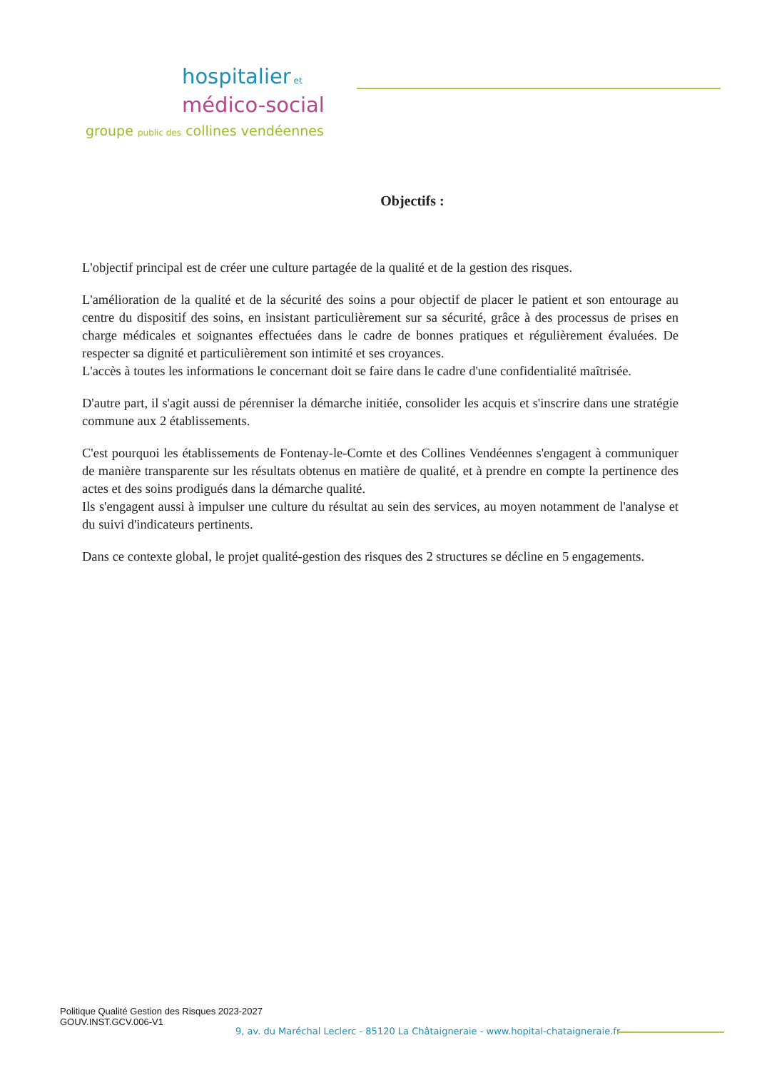hospitalier et
médico-social
groupe public des collines vendéennes
Objectifs :
L'objectif principal est de créer une culture partagée de la qualité et de la gestion des risques.
L'amélioration de la qualité et de la sécurité des soins a pour objectif de placer le patient et son entourage au centre du dispositif des soins, en insistant particulièrement sur sa sécurité, grâce à des processus de prises en charge médicales et soignantes effectuées dans le cadre de bonnes pratiques et régulièrement évaluées. De respecter sa dignité et particulièrement son intimité et ses croyances.
L'accès à toutes les informations le concernant doit se faire dans le cadre d'une confidentialité maîtrisée.
D'autre part, il s'agit aussi de pérenniser la démarche initiée, consolider les acquis et s'inscrire dans une stratégie commune aux 2 établissements.
C'est pourquoi les établissements de Fontenay-le-Comte et des Collines Vendéennes s'engagent à communiquer de manière transparente sur les résultats obtenus en matière de qualité, et à prendre en compte la pertinence des actes et des soins prodigués dans la démarche qualité.
Ils s'engagent aussi à impulser une culture du résultat au sein des services, au moyen notamment de l'analyse et du suivi d'indicateurs pertinents.
Dans ce contexte global, le projet qualité-gestion des risques des 2 structures se décline en 5 engagements.
Politique Qualité Gestion des Risques 2023-2027
GOUV.INST.GCV.006-V1
9, av. du Maréchal Leclerc - 85120 La Châtaigneraie - www.hopital-chataigneraie.fr